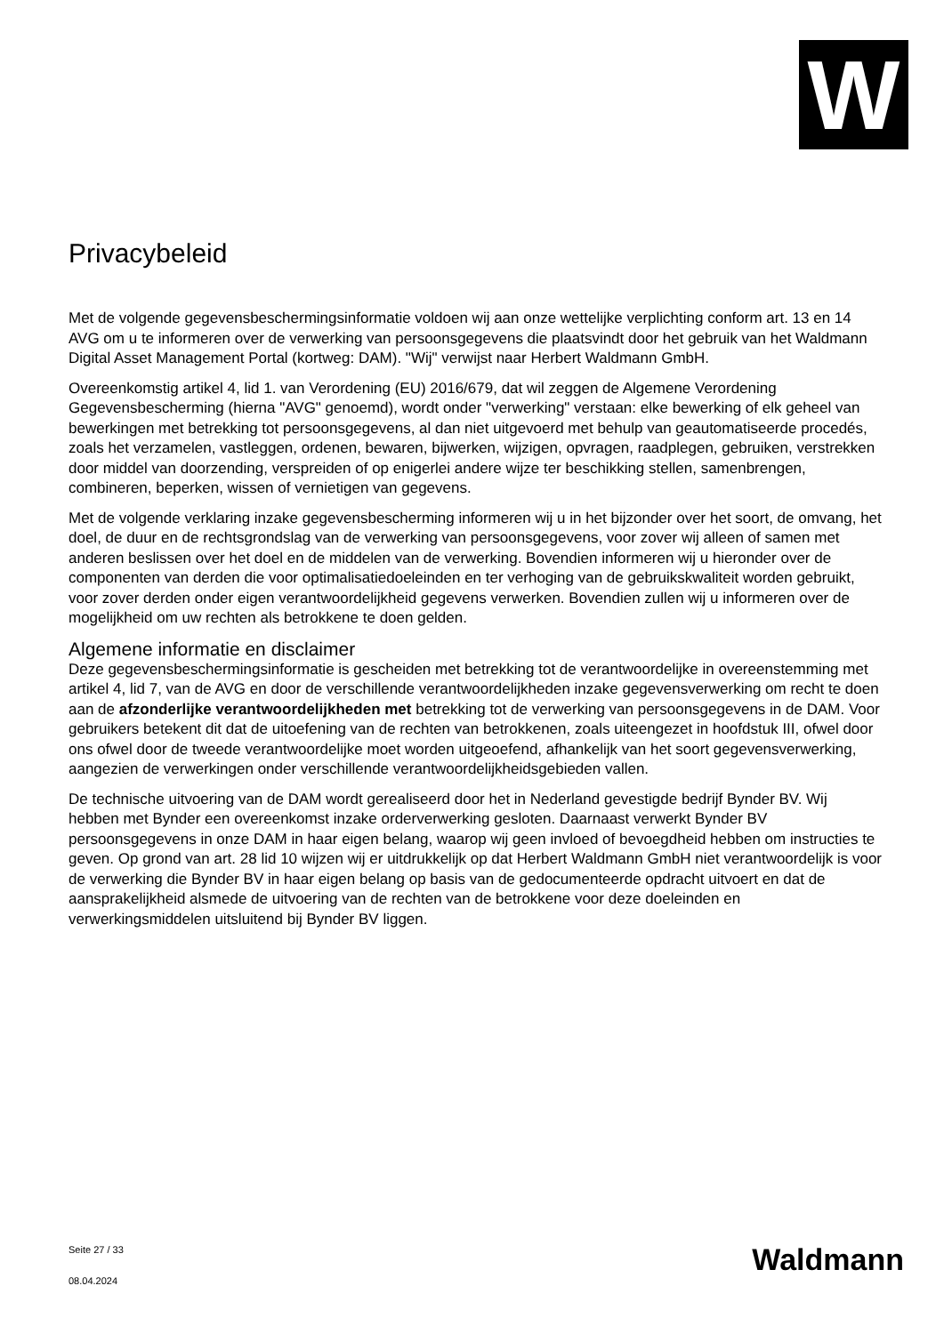W
Privacybeleid
Met de volgende gegevensbeschermingsinformatie voldoen wij aan onze wettelijke verplichting conform art. 13 en 14 AVG om u te informeren over de verwerking van persoonsgegevens die plaatsvindt door het gebruik van het Waldmann Digital Asset Management Portal (kortweg: DAM). "Wij" verwijst naar Herbert Waldmann GmbH.
Overeenkomstig artikel 4, lid 1. van Verordening (EU) 2016/679, dat wil zeggen de Algemene Verordening Gegevensbescherming (hierna "AVG" genoemd), wordt onder "verwerking" verstaan: elke bewerking of elk geheel van bewerkingen met betrekking tot persoonsgegevens, al dan niet uitgevoerd met behulp van geautomatiseerde procedés, zoals het verzamelen, vastleggen, ordenen, bewaren, bijwerken, wijzigen, opvragen, raadplegen, gebruiken, verstrekken door middel van doorzending, verspreiden of op enigerlei andere wijze ter beschikking stellen, samenbrengen, combineren, beperken, wissen of vernietigen van gegevens.
Met de volgende verklaring inzake gegevensbescherming informeren wij u in het bijzonder over het soort, de omvang, het doel, de duur en de rechtsgrondslag van de verwerking van persoonsgegevens, voor zover wij alleen of samen met anderen beslissen over het doel en de middelen van de verwerking. Bovendien informeren wij u hieronder over de componenten van derden die voor optimalisatiedoeleinden en ter verhoging van de gebruikskwaliteit worden gebruikt, voor zover derden onder eigen verantwoordelijkheid gegevens verwerken. Bovendien zullen wij u informeren over de mogelijkheid om uw rechten als betrokkene te doen gelden.
Algemene informatie en disclaimer
Deze gegevensbeschermingsinformatie is gescheiden met betrekking tot de verantwoordelijke in overeenstemming met artikel 4, lid 7, van de AVG en door de verschillende verantwoordelijkheden inzake gegevensverwerking om recht te doen aan de afzonderlijke verantwoordelijkheden met betrekking tot de verwerking van persoonsgegevens in de DAM. Voor gebruikers betekent dit dat de uitoefening van de rechten van betrokkenen, zoals uiteengezet in hoofdstuk III, ofwel door ons ofwel door de tweede verantwoordelijke moet worden uitgeoefend, afhankelijk van het soort gegevensverwerking, aangezien de verwerkingen onder verschillende verantwoordelijkheidsgebieden vallen.
De technische uitvoering van de DAM wordt gerealiseerd door het in Nederland gevestigde bedrijf Bynder BV. Wij hebben met Bynder een overeenkomst inzake orderverwerking gesloten. Daarnaast verwerkt Bynder BV persoonsgegevens in onze DAM in haar eigen belang, waarop wij geen invloed of bevoegdheid hebben om instructies te geven. Op grond van art. 28 lid 10 wijzen wij er uitdrukkelijk op dat Herbert Waldmann GmbH niet verantwoordelijk is voor de verwerking die Bynder BV in haar eigen belang op basis van de gedocumenteerde opdracht uitvoert en dat de aansprakelijkheid alsmede de uitvoering van de rechten van de betrokkene voor deze doeleinden en verwerkingsmiddelen uitsluitend bij Bynder BV liggen.
Seite 27 / 33
08.04.2024
Waldmann